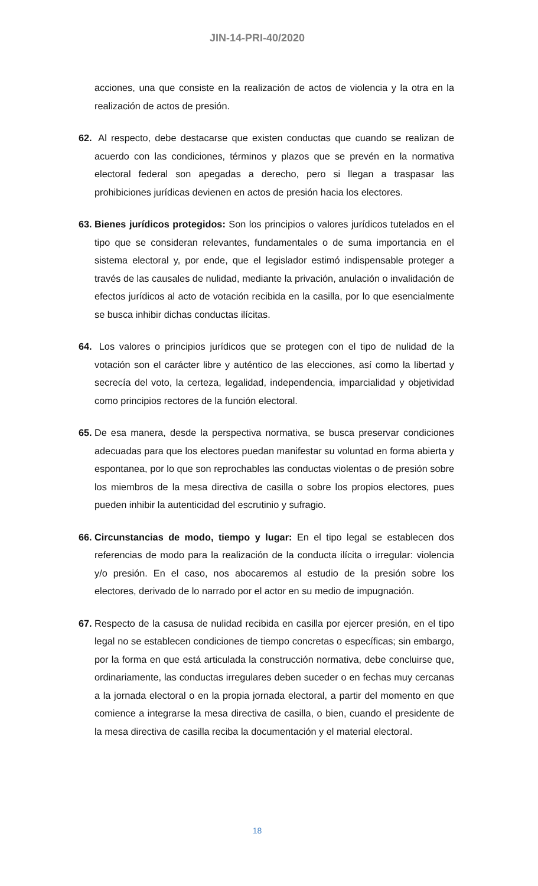JIN-14-PRI-40/2020
acciones, una que consiste en la realización de actos de violencia y la otra en la realización de actos de presión.
62. Al respecto, debe destacarse que existen conductas que cuando se realizan de acuerdo con las condiciones, términos y plazos que se prevén en la normativa electoral federal son apegadas a derecho, pero si llegan a traspasar las prohibiciones jurídicas devienen en actos de presión hacia los electores.
63. Bienes jurídicos protegidos: Son los principios o valores jurídicos tutelados en el tipo que se consideran relevantes, fundamentales o de suma importancia en el sistema electoral y, por ende, que el legislador estimó indispensable proteger a través de las causales de nulidad, mediante la privación, anulación o invalidación de efectos jurídicos al acto de votación recibida en la casilla, por lo que esencialmente se busca inhibir dichas conductas ilícitas.
64. Los valores o principios jurídicos que se protegen con el tipo de nulidad de la votación son el carácter libre y auténtico de las elecciones, así como la libertad y secrecía del voto, la certeza, legalidad, independencia, imparcialidad y objetividad como principios rectores de la función electoral.
65. De esa manera, desde la perspectiva normativa, se busca preservar condiciones adecuadas para que los electores puedan manifestar su voluntad en forma abierta y espontanea, por lo que son reprochables las conductas violentas o de presión sobre los miembros de la mesa directiva de casilla o sobre los propios electores, pues pueden inhibir la autenticidad del escrutinio y sufragio.
66. Circunstancias de modo, tiempo y lugar: En el tipo legal se establecen dos referencias de modo para la realización de la conducta ilícita o irregular: violencia y/o presión. En el caso, nos abocaremos al estudio de la presión sobre los electores, derivado de lo narrado por el actor en su medio de impugnación.
67. Respecto de la casusa de nulidad recibida en casilla por ejercer presión, en el tipo legal no se establecen condiciones de tiempo concretas o específicas; sin embargo, por la forma en que está articulada la construcción normativa, debe concluirse que, ordinariamente, las conductas irregulares deben suceder o en fechas muy cercanas a la jornada electoral o en la propia jornada electoral, a partir del momento en que comience a integrarse la mesa directiva de casilla, o bien, cuando el presidente de la mesa directiva de casilla reciba la documentación y el material electoral.
18